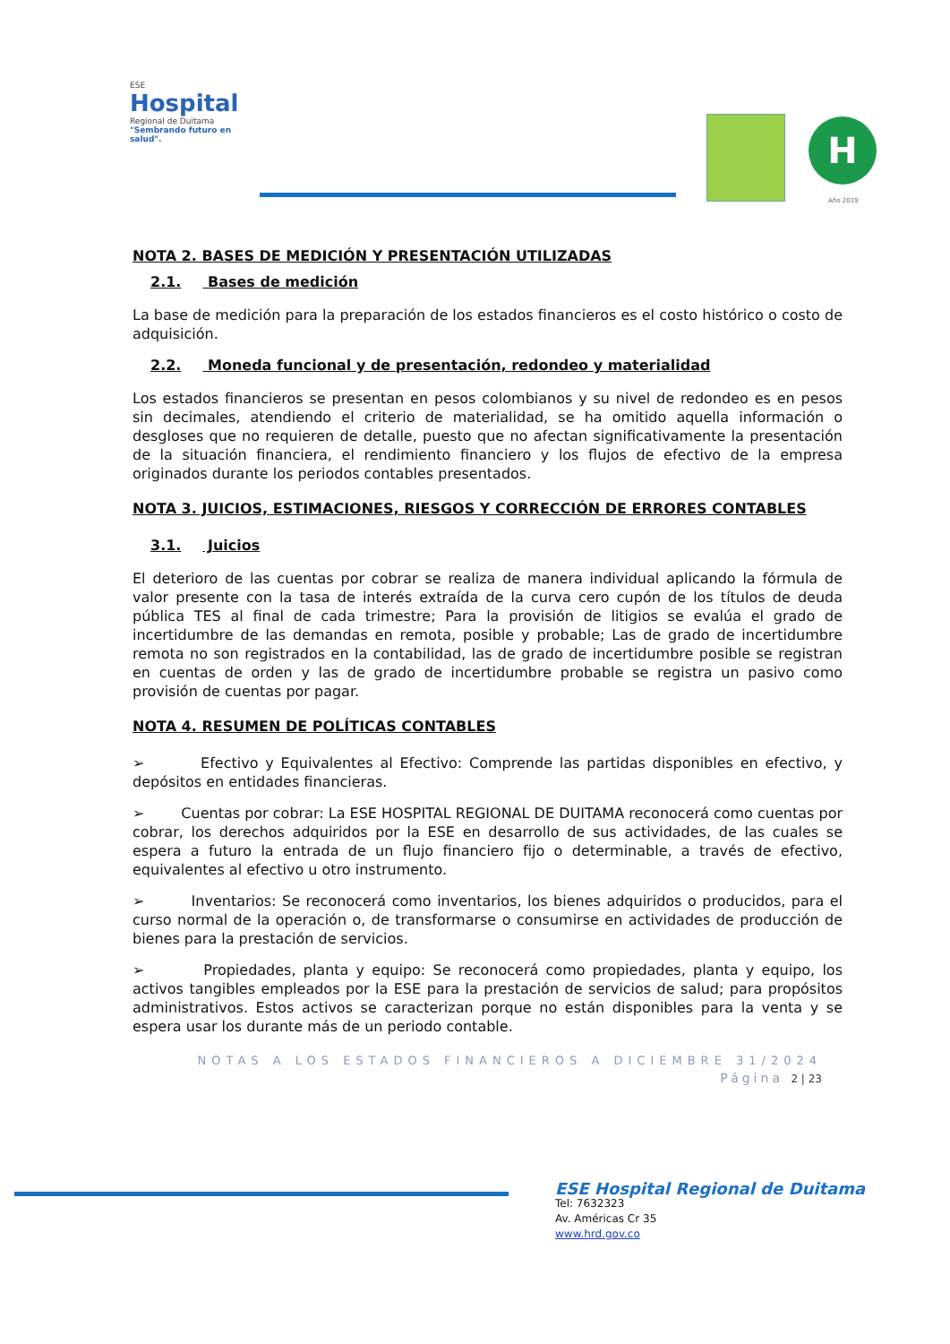ESE
Hospital
Regional de Duitama
"Sembrando futuro en salud".
H
Año 2019
NOTA 2. BASES DE MEDICIÓN Y PRESENTACIÓN UTILIZADAS
2.1. Bases de medición
La base de medición para la preparación de los estados financieros es el costo histórico o costo de adquisición.
2.2. Moneda funcional y de presentación, redondeo y materialidad
Los estados financieros se presentan en pesos colombianos y su nivel de redondeo es en pesos sin decimales, atendiendo el criterio de materialidad, se ha omitido aquella información o desgloses que no requieren de detalle, puesto que no afectan significativamente la presentación de la situación financiera, el rendimiento financiero y los flujos de efectivo de la empresa originados durante los periodos contables presentados.
NOTA 3. JUICIOS, ESTIMACIONES, RIESGOS Y CORRECCIÓN DE ERRORES CONTABLES
3.1. Juicios
El deterioro de las cuentas por cobrar se realiza de manera individual aplicando la fórmula de valor presente con la tasa de interés extraída de la curva cero cupón de los títulos de deuda pública TES al final de cada trimestre; Para la provisión de litigios se evalúa el grado de incertidumbre de las demandas en remota, posible y probable; Las de grado de incertidumbre remota no son registrados en la contabilidad, las de grado de incertidumbre posible se registran en cuentas de orden y las de grado de incertidumbre probable se registra un pasivo como provisión de cuentas por pagar.
NOTA 4. RESUMEN DE POLÍTICAS CONTABLES
➢ Efectivo y Equivalentes al Efectivo: Comprende las partidas disponibles en efectivo, y depósitos en entidades financieras.
➢ Cuentas por cobrar: La ESE HOSPITAL REGIONAL DE DUITAMA reconocerá como cuentas por cobrar, los derechos adquiridos por la ESE en desarrollo de sus actividades, de las cuales se espera a futuro la entrada de un flujo financiero fijo o determinable, a través de efectivo, equivalentes al efectivo u otro instrumento.
➢ Inventarios: Se reconocerá como inventarios, los bienes adquiridos o producidos, para el curso normal de la operación o, de transformarse o consumirse en actividades de producción de bienes para la prestación de servicios.
➢ Propiedades, planta y equipo: Se reconocerá como propiedades, planta y equipo, los activos tangibles empleados por la ESE para la prestación de servicios de salud; para propósitos administrativos. Estos activos se caracterizan porque no están disponibles para la venta y se espera usar los durante más de un periodo contable.
NOTAS A LOS ESTADOS FINANCIEROS A DICIEMBRE 31/2024
Página 2 | 23
ESE Hospital Regional de Duitama
Tel: 7632323
Av. Américas Cr 35
www.hrd.gov.co